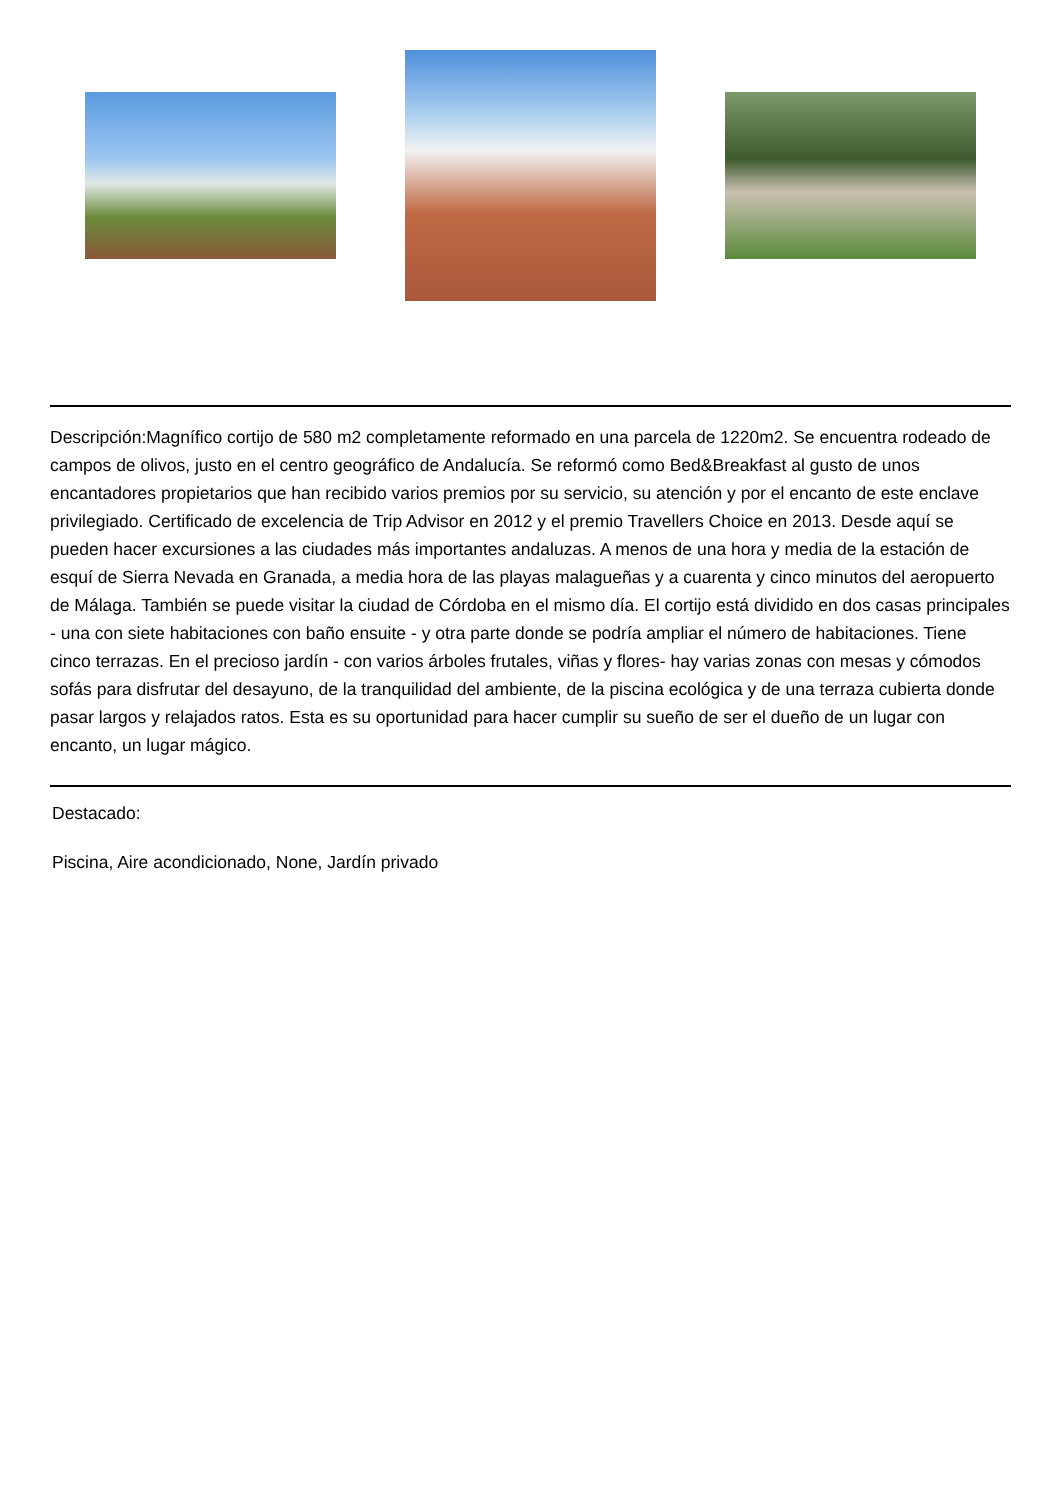Descripción:Magnífico cortijo de 580 m2 completamente reformado en una parcela de 1220m2. Se encuentra rodeado de campos de olivos, justo en el centro geográfico de Andalucía. Se reformó como Bed&Breakfast al gusto de unos encantadores propietarios que han recibido varios premios por su servicio, su atención y por el encanto de este enclave privilegiado. Certificado de excelencia de Trip Advisor en 2012 y el premio Travellers Choice en 2013. Desde aquí se pueden hacer excursiones a las ciudades más importantes andaluzas. A menos de una hora y media de la estación de esquí de Sierra Nevada en Granada, a media hora de las playas malagueñas y a cuarenta y cinco minutos del aeropuerto de Málaga. También se puede visitar la ciudad de Córdoba en el mismo día. El cortijo está dividido en dos casas principales - una con siete habitaciones con baño ensuite - y otra parte donde se podría ampliar el número de habitaciones. Tiene cinco terrazas. En el precioso jardín - con varios árboles frutales, viñas y flores- hay varias zonas con mesas y cómodos sofás para disfrutar del desayuno, de la tranquilidad del ambiente, de la piscina ecológica y de una terraza cubierta donde pasar largos y relajados ratos. Esta es su oportunidad para hacer cumplir su sueño de ser el dueño de un lugar con encanto, un lugar mágico.
Destacado:
Piscina, Aire acondicionado, None, Jardín privado